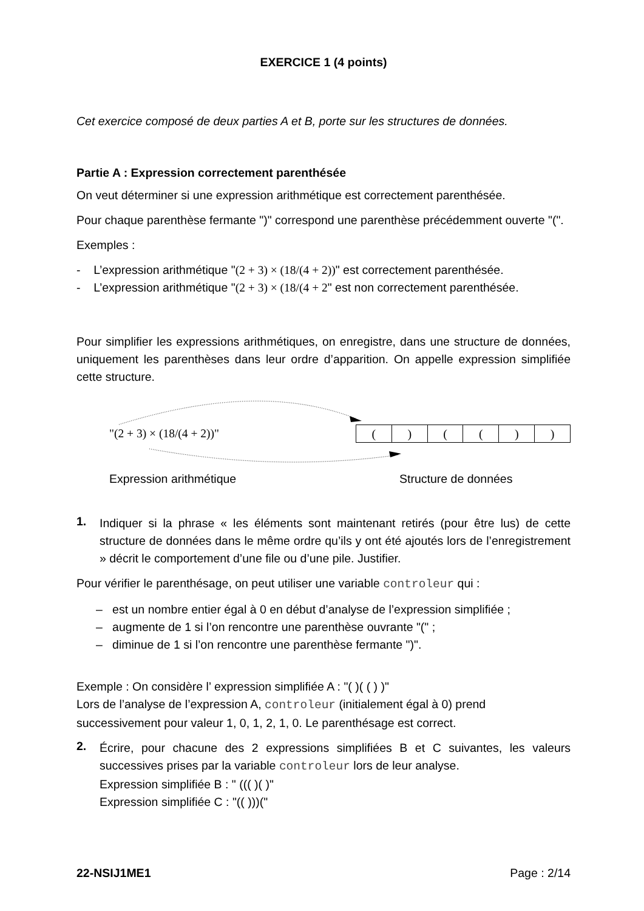EXERCICE 1 (4 points)
Cet exercice composé de deux parties A et B, porte sur les structures de données.
Partie A : Expression correctement parenthésée
On veut déterminer si une expression arithmétique est correctement parenthésée.
Pour chaque parenthèse fermante ")" correspond une parenthèse précédemment ouverte "(".
Exemples :
- L’expression arithmétique "(2 + 3) × (18/(4 + 2))" est correctement parenthésée.
- L’expression arithmétique "(2 + 3) × (18/(4 + 2" est non correctement parenthésée.
Pour simplifier les expressions arithmétiques, on enregistre, dans une structure de données, uniquement les parenthèses dans leur ordre d’apparition. On appelle expression simplifiée cette structure.
"(2 + 3) × (18/(4 + 2))"
| ( | ) | ( | ( | ) | ) |
Expression arithmétique Structure de données
1.
Indiquer si la phrase « les éléments sont maintenant retirés (pour être lus) de cette structure de données dans le même ordre qu’ils y ont été ajoutés lors de l’enregistrement » décrit le comportement d’une file ou d’une pile. Justifier.
Pour vérifier le parenthésage, on peut utiliser une variable controleur qui :
– est un nombre entier égal à 0 en début d’analyse de l’expression simplifiée ;
– augmente de 1 si l’on rencontre une parenthèse ouvrante "(" ;
– diminue de 1 si l’on rencontre une parenthèse fermante ")".
Exemple : On considère l’ expression simplifiée A : "( )( ( ) )"
Lors de l’analyse de l’expression A, controleur (initialement égal à 0) prend successivement pour valeur 1, 0, 1, 2, 1, 0. Le parenthésage est correct.
2.
Écrire, pour chacune des 2 expressions simplifiées B et C suivantes, les valeurs successives prises par la variable controleur lors de leur analyse.
Expression simplifiée B : " ((( )( )"
Expression simplifiée C : "(( )))("
22-NSIJ1ME1 Page : 2/14